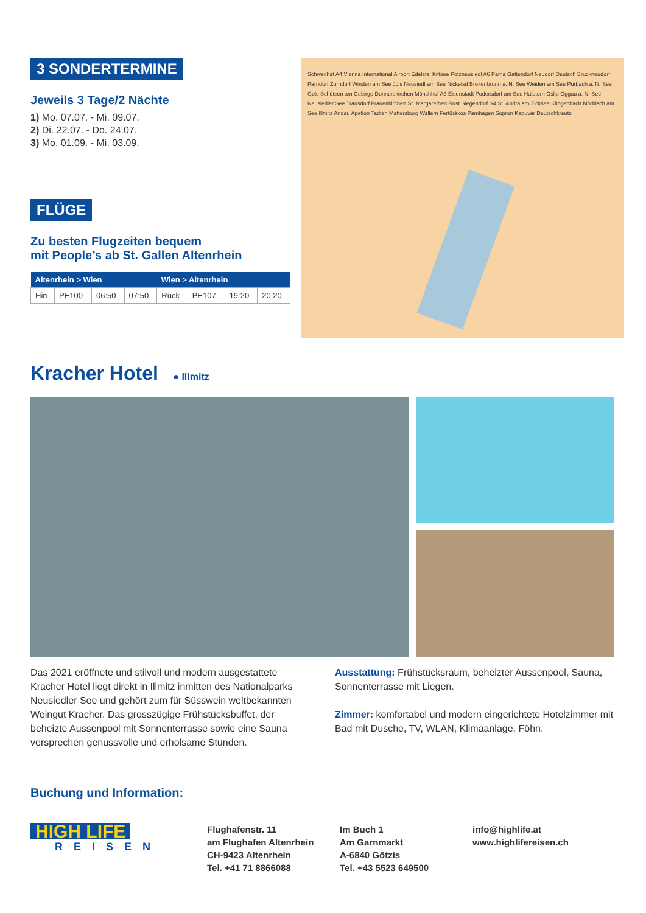3 SONDERTERMINE
Jeweils 3 Tage/2 Nächte
1) Mo. 07.07. - Mi. 09.07.
2) Di. 22.07. - Do. 24.07.
3) Mo. 01.09. - Mi. 03.09.
FLÜGE
Zu besten Flugzeiten bequem
mit People’s ab St. Gallen Altenrhein
| Altenrhein > Wien | | | | Wien > Altenrhein | | | |
| --- | --- | --- | --- | --- | --- | --- | --- |
| Hin | PE100 | 06:50 | 07:50 | Rück | PE107 | 19:20 | 20:20 |
Schwechat A4 Vienna International Airport Edelstal Kittsee Potzneusiedl A6 Pama Gattendorf Neudorf Deutsch Bruckneudorf Parndorf Zurndorf Winden am See Jois Neusiedl am See Nickelsd Breitenbrunn a. N. See Weiden am See Purbach a. N. See Gols Schützen am Gebirge Donnerskirchen Mönchhof A3 Eisenstadt Podersdorf am See Halbturn Oslip Oggau a. N. See Neusiedler See Trausdorf Frauenkirchen St. Margarethen Rust Siegendorf S4 St. Andrä am Zicksee Klingenbach Mörbisch am See Illmitz Andau Apetlon Tadten Mattersburg Wallern Fertörákos Pamhagen Sopron Kapuvár Deutschkreutz
Kracher Hotel
● Illmitz
Das 2021 eröffnete und stilvoll und modern ausgestattete Kracher Hotel liegt direkt in Illmitz inmitten des Nationalparks Neusiedler See und gehört zum für Süsswein weltbekann­ten Weingut Kracher. Das grosszügige Frühstücksbuffet, der beheizte Aussenpool mit Sonnenterrasse sowie eine Sauna versprechen genussvolle und erholsame Stunden.
Ausstattung: Frühstücksraum, beheizter Aussenpool, Sauna, Sonnenterrasse mit Liegen.
Zimmer: komfortabel und modern eingerichtete Hotelzimmer mit Bad mit Dusche, TV, WLAN, Klimaanlage, Föhn.
Buchung und Information:
HIGH LIFE
REISEN
Flughafenstr. 11
am Flughafen Altenrhein
CH-9423 Altenrhein
Tel. +41 71 8866088
Im Buch 1
Am Garnmarkt
A-6840 Götzis
Tel. +43 5523 649500
info@highlife.at
www.highlifereisen.ch